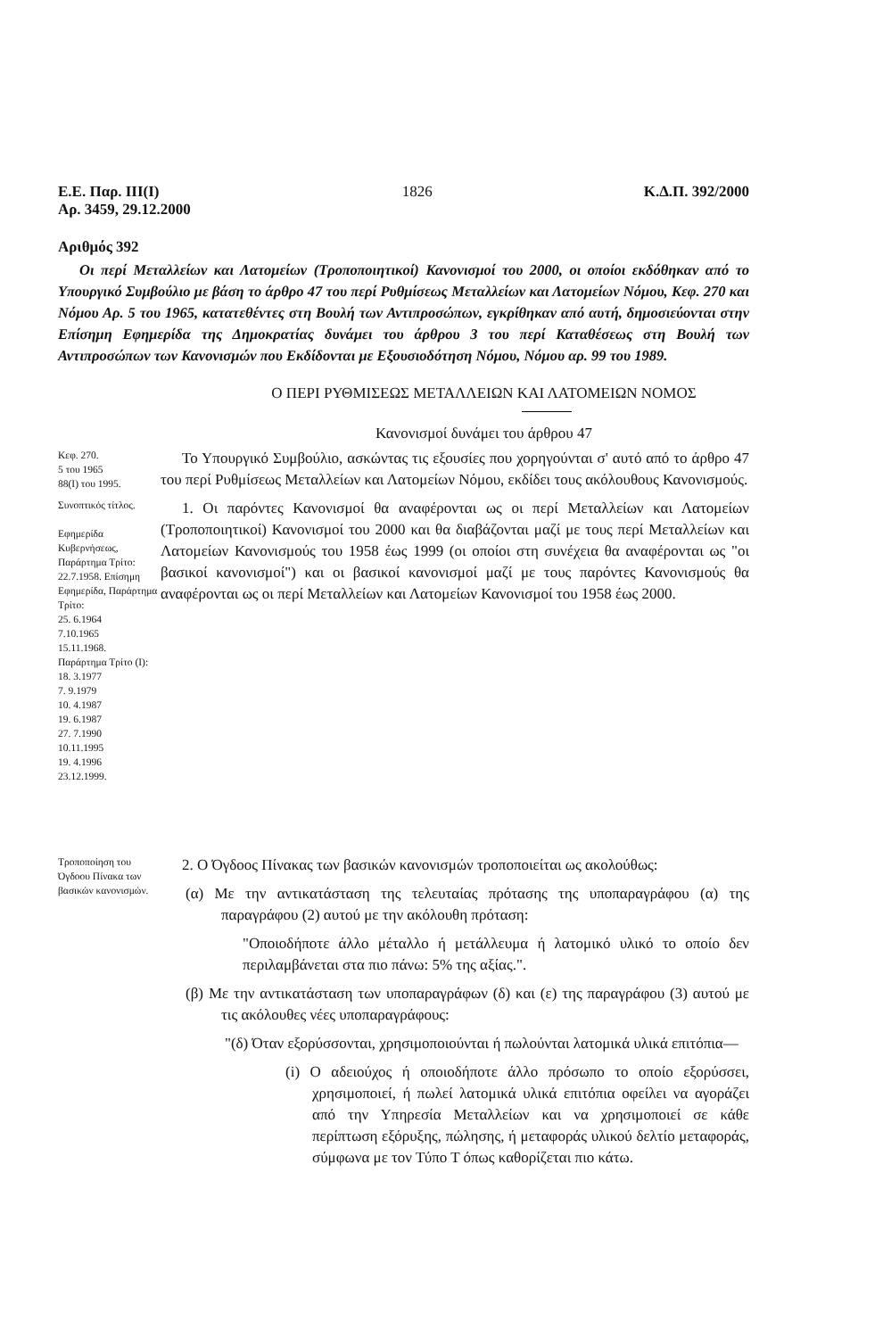Ε.Ε. Παρ. ΙΙΙ(Ι)
Αρ. 3459, 29.12.2000
1826 Κ.Δ.Π. 392/2000
Αριθμός 392
Οι περί Μεταλλείων και Λατομείων (Τροποποιητικοί) Κανονισμοί του 2000, οι οποίοι εκδόθηκαν από το Υπουργικό Συμβούλιο με βάση το άρθρο 47 του περί Ρυθμίσεως Μεταλλείων και Λατομείων Νόμου, Κεφ. 270 και Νόμου Αρ. 5 του 1965, κατατεθέντες στη Βουλή των Αντιπροσώπων, εγκρίθηκαν από αυτή, δημοσιεύονται στην Επίσημη Εφημερίδα της Δημοκρατίας δυνάμει του άρθρου 3 του περί Καταθέσεως στη Βουλή των Αντιπροσώπων των Κανονισμών που Εκδίδονται με Εξουσιοδότηση Νόμου, Νόμου αρ. 99 του 1989.
Ο ΠΕΡΙ ΡΥΘΜΙΣΕΩΣ ΜΕΤΑΛΛΕΙΩΝ ΚΑΙ ΛΑΤΟΜΕΙΩΝ ΝΟΜΟΣ
Κανονισμοί δυνάμει του άρθρου 47
Κεφ. 270.
5 του 1965
88(Ι) του 1995.
Το Υπουργικό Συμβούλιο, ασκώντας τις εξουσίες που χορηγούνται σ' αυτό από το άρθρο 47 του περί Ρυθμίσεως Μεταλλείων και Λατομείων Νόμου, εκδίδει τους ακόλουθους Κανονισμούς.
Συνοπτικός τίτλος.
Εφημερίδα Κυβερνήσεως, Παράρτημα Τρίτο: 22.7.1958. Επίσημη Εφημερίδα, Παράρτημα Τρίτο:
25. 6.1964
7.10.1965
15.11.1968.
Παράρτημα Τρίτο (Ι):
18. 3.1977
7. 9.1979
10. 4.1987
19. 6.1987
27. 7.1990
10.11.1995
19. 4.1996
23.12.1999.
1. Οι παρόντες Κανονισμοί θα αναφέρονται ως οι περί Μεταλλείων και Λατομείων (Τροποποιητικοί) Κανονισμοί του 2000 και θα διαβάζονται μαζί με τους περί Μεταλλείων και Λατομείων Κανονισμούς του 1958 έως 1999 (οι οποίοι στη συνέχεια θα αναφέρονται ως "οι βασικοί κανονισμοί") και οι βασικοί κανονισμοί μαζί με τους παρόντες Κανονισμούς θα αναφέρονται ως οι περί Μεταλλείων και Λατομείων Κανονισμοί του 1958 έως 2000.
Τροποποίηση του Όγδοου Πίνακα των βασικών κανονισμών.
2. Ο Όγδοος Πίνακας των βασικών κανονισμών τροποποιείται ως ακολούθως:
(α) Με την αντικατάσταση της τελευταίας πρότασης της υποπαραγράφου (α) της παραγράφου (2) αυτού με την ακόλουθη πρόταση:
"Οποιοδήποτε άλλο μέταλλο ή μετάλλευμα ή λατομικό υλικό το οποίο δεν περιλαμβάνεται στα πιο πάνω: 5% της αξίας.".
(β) Με την αντικατάσταση των υποπαραγράφων (δ) και (ε) της παραγράφου (3) αυτού με τις ακόλουθες νέες υποπαραγράφους:
"(δ) Όταν εξορύσσονται, χρησιμοποιούνται ή πωλούνται λατομικά υλικά επιτόπια—
(i) Ο αδειούχος ή οποιοδήποτε άλλο πρόσωπο το οποίο εξορύσσει, χρησιμοποιεί, ή πωλεί λατομικά υλικά επιτόπια οφείλει να αγοράζει από την Υπηρεσία Μεταλλείων και να χρησιμοποιεί σε κάθε περίπτωση εξόρυξης, πώλησης, ή μεταφοράς υλικού δελτίο μεταφοράς, σύμφωνα με τον Τύπο Τ όπως καθορίζεται πιο κάτω.